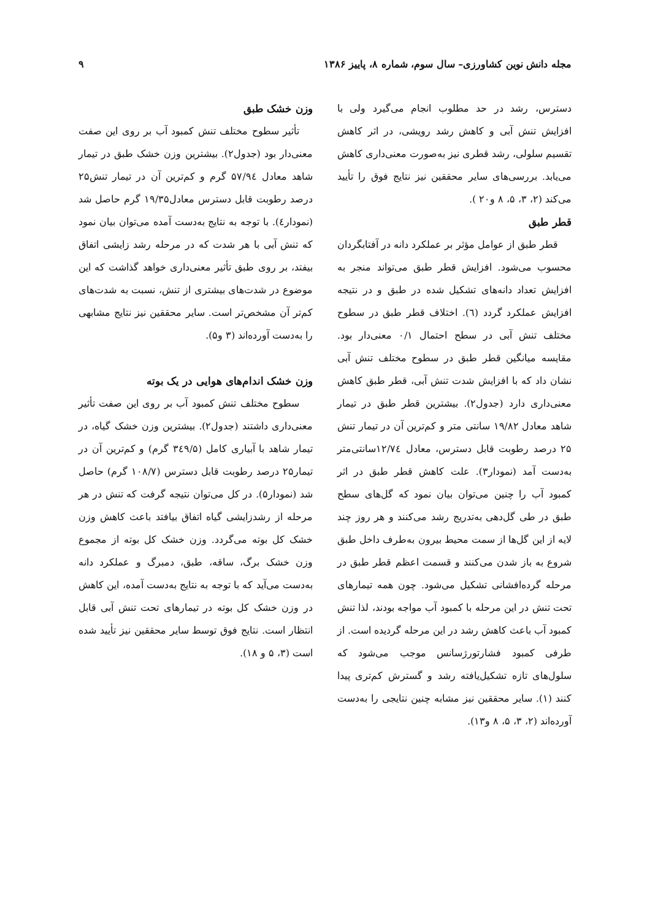مجله دانش نوین کشاورزی– سال سوم، شماره ۸، پاییز ۱۳۸۶ ۹
دسترس، رشد در حد مطلوب انجام می‌گیرد ولی با افزایش تنش آبی و کاهش رشد رویشی، در اثر کاهش تقسیم سلولی، رشد قطری نیز به‌صورت معنی‌داری کاهش می‌یابد. بررسی‌های سایر محققین نیز نتایج فوق را تأیید می‌کند (۲، ۳، ۵، ۸ و۲۰ ).
قطر طبق
قطر طبق از عوامل مؤثر بر عملکرد دانه در آفتابگردان محسوب می‌شود. افزایش قطر طبق می‌تواند منجر به افزایش تعداد دانه‌های تشکیل شده در طبق و در نتیجه افزایش عملکرد گردد (٦). اختلاف قطر طبق در سطوح مختلف تنش آبی در سطح احتمال ۰/۱ معنی‌دار بود. مقایسه میانگین قطر طبق در سطوح مختلف تنش آبی نشان داد که با افزایش شدت تنش آبی، قطر طبق کاهش معنی‌داری دارد (جدول۲). بیشترین قطر طبق در تیمار شاهد معادل ۱۹/۸۲ سانتی متر و کم‌ترین آن در تیمار تنش ۲۵ درصد رطوبت قابل دسترس، معادل ۱۲/۷٤سانتی‌متر به‌دست آمد (نمودار۳). علت کاهش قطر طبق در اثر کمبود آب را چنین می‌توان بیان نمود که گل‌های سطح طبق در طی گل‌دهی به‌تدریج رشد می‌کنند و هر روز چند لایه از این گل‌ها از سمت محیط بیرون به‌طرف داخل طبق شروع به باز شدن می‌کنند و قسمت اعظم قطر طبق در مرحله گرده‌افشانی تشکیل می‌شود. چون همه تیمارهای تحت تنش در این مرحله با کمبود آب مواجه بودند، لذا تنش کمبود آب باعث کاهش رشد در این مرحله گردیده است. از طرفی کمبود فشارتورژسانس موجب می‌شود که سلول‌های تازه تشکیل‌یافته رشد و گسترش کم‌تری پیدا کنند (۱). سایر محققین نیز مشابه چنین نتایجی را به‌دست آورده‌اند (۲، ۳، ۵، ۸ و۱۳).
وزن خشک طبق
تأثیر سطوح مختلف تنش کمبود آب بر روی این صفت معنی‌دار بود (جدول۲). بیشترین وزن خشک طبق در تیمار شاهد معادل ۵۷/۹٤ گرم و کم‌ترین آن در تیمار تنش۲۵ درصد رطوبت قابل دسترس معادل۱۹/۳۵ گرم حاصل شد (نمودار٤). با توجه به نتایج به‌دست آمده می‌توان بیان نمود که تنش آبی با هر شدت که در مرحله رشد زایشی اتفاق بیفتد، بر روی طبق تأثیر معنی‌داری خواهد گذاشت که این موضوع در شدت‌های بیشتری از تنش، نسبت به شدت‌های کم‌تر آن مشخص‌تر است. سایر محققین نیز نتایج مشابهی را به‌دست آورده‌اند (۳ و۵).
وزن خشک اندام‌های هوایی در یک بوته
سطوح مختلف تنش کمبود آب بر روی این صفت تأثیر معنی‌داری داشتند (جدول۲). بیشترین وزن خشک گیاه، در تیمار شاهد با آبیاری کامل (۳٤۹/۵ گرم) و کم‌ترین آن در تیمار۲۵ درصد رطوبت قابل دسترس (۱۰۸/۷ گرم) حاصل شد (نمودار۵). در کل می‌توان نتیجه گرفت که تنش در هر مرحله از رشدزایشی گیاه اتفاق بیافتد باعث کاهش وزن خشک کل بوته می‌گردد. وزن خشک کل بوته از مجموع وزن خشک برگ، ساقه، طبق، دمبرگ و عملکرد دانه به‌دست می‌آید که با توجه به نتایج به‌دست آمده، این کاهش در وزن خشک کل بوته در تیمارهای تحت تنش آبی قابل انتظار است. نتایج فوق توسط سایر محققین نیز تأیید شده است (۳، ۵ و ۱۸).